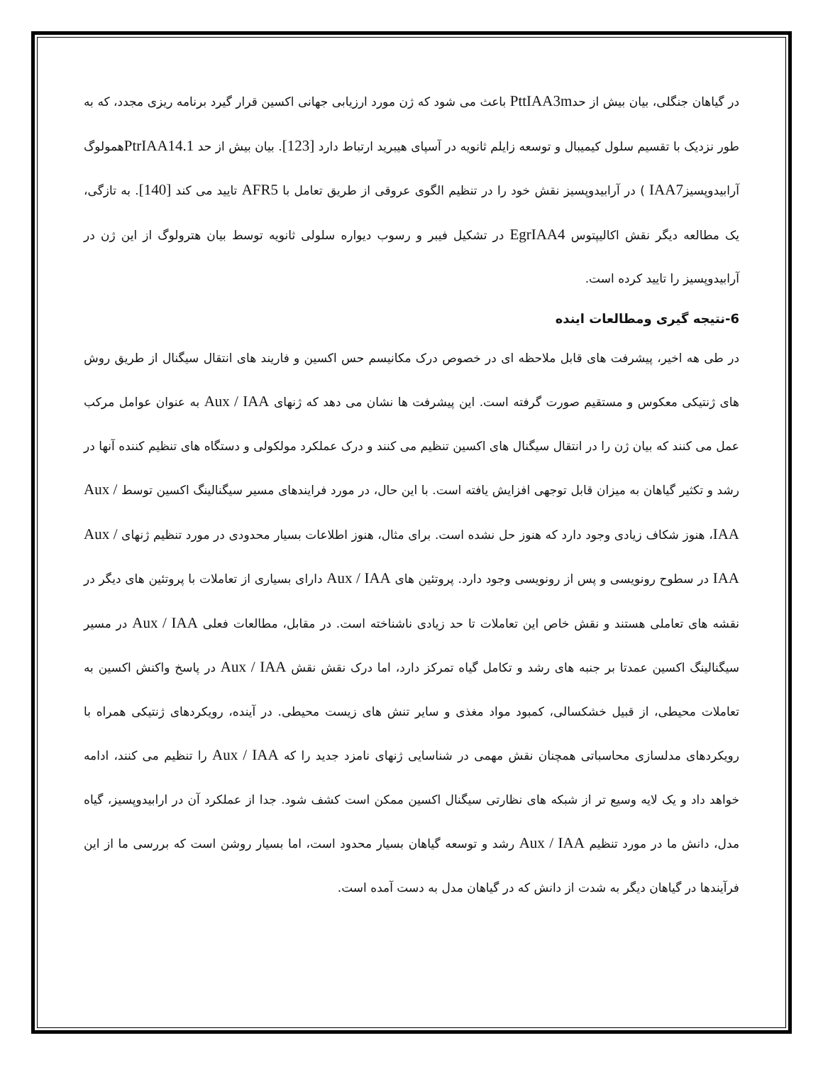در گیاهان جنگلی، بیان بیش از حدPttIAA3m باعث می شود که ژن مورد ارزیابی جهانی اکسین قرار گیرد برنامه ریزی مجدد، که به طور نزدیک با تقسیم سلول کیمیبال و توسعه زایلم ثانویه در آسپای هیبرید ارتباط دارد [123]. بیان بیش از حد PtrIAA14.1همولوگ آرابیدوپسیزIAA7 ) در آرابیدوپسیز نقش خود را در تنظیم الگوی عروقی از طریق تعامل با AFR5 تایید می کند [140]. به تازگی، یک مطالعه دیگر نقش اکالیپتوس EgrIAA4 در تشکیل فیبر و رسوب دیواره سلولی ثانویه توسط بیان هترولوگ از این ژن در آرابیدوپسیز را تایید کرده است.
6-نتیجه گیری ومطالعات اینده
در طی هه اخیر، پیشرفت های قابل ملاحظه ای در خصوص درک مکانیسم حس اکسین و فاریند های انتقال سیگنال از طریق روش های ژنتیکی معکوس و مستقیم صورت گرفته است. این پیشرفت ها نشان می دهد که ژنهای Aux / IAA به عنوان عوامل مرکب عمل می کنند که بیان ژن را در انتقال سیگنال های اکسین تنظیم می کنند و درک عملکرد مولکولی و دستگاه های تنظیم کننده آنها در رشد و تکثیر گیاهان به میزان قابل توجهی افزایش یافته است. با این حال، در مورد فرایندهای مسیر سیگنالینگ اکسین توسط Aux / IAA، هنوز شکاف زیادی وجود دارد که هنوز حل نشده است. برای مثال، هنوز اطلاعات بسیار محدودی در مورد تنظیم ژنهای Aux / IAA در سطوح رونویسی و پس از رونویسی وجود دارد. پروتئین های Aux / IAA دارای بسیاری از تعاملات با پروتئین های دیگر در نقشه های تعاملی هستند و نقش خاص این تعاملات تا حد زیادی ناشناخته است. در مقابل، مطالعات فعلی Aux / IAA در مسیر سیگنالینگ اکسین عمدتا بر جنبه های رشد و تکامل گیاه تمرکز دارد، اما درک نقش نقش Aux / IAA در پاسخ واکنش اکسین به تعاملات محیطی، از قبیل خشکسالی، کمبود مواد مغذی و سایر تنش های زیست محیطی. در آینده، رویکردهای ژنتیکی همراه با رویکردهای مدلسازی محاسباتی همچنان نقش مهمی در شناسایی ژنهای نامزد جدید را که Aux / IAA را تنظیم می کنند، ادامه خواهد داد و یک لایه وسیع تر از شبکه های نظارتی سیگنال اکسین ممکن است کشف شود. جدا از عملکرد آن در ارابیدوپسیز، گیاه مدل، دانش ما در مورد تنظیم Aux / IAA رشد و توسعه گیاهان بسیار محدود است، اما بسیار روشن است که بررسی ما از این فرآیندها در گیاهان دیگر به شدت از دانش که در گیاهان مدل به دست آمده است.